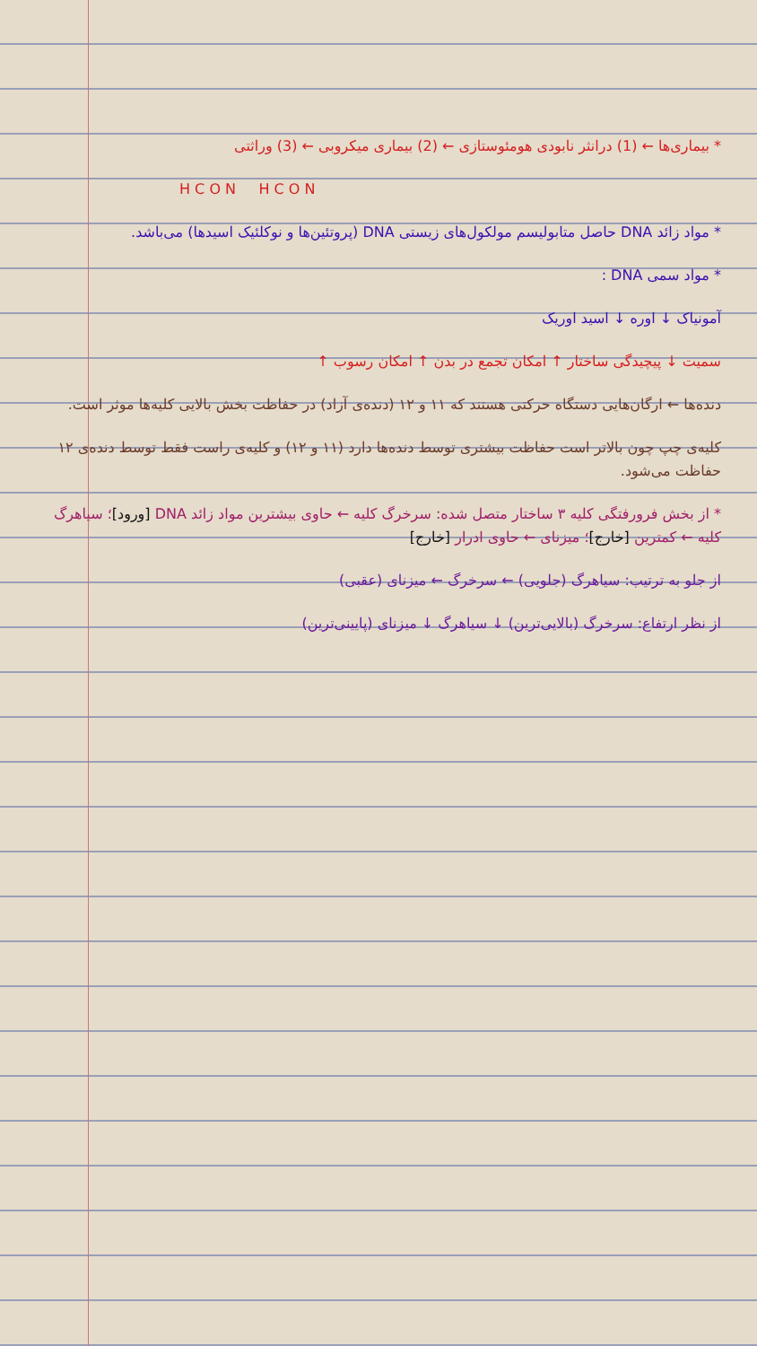* بیماری‌ها ← (1) درانثر نابودی هومئوستازی ← (2) بیماری میکروبی ← (3) وراثتی
H C O N H C O N
* مواد زائد DNA حاصل متابولیسم مولکول‌های زیستی DNA (پروتئین‌ها و نوکلئیک اسیدها) می‌باشد.
* مواد سمی DNA :
آمونیاک ↓ اوره ↓ اسید اوریک
سمیت ↓ پیچیدگی ساختار ↑ امکان تجمع در بدن ↑ امکان رسوب ↑
دنده‌ها ← ارگان‌هایی دستگاه حرکتی هستند که ۱۱ و ۱۲ (دنده‌ی آزاد) در حفاظت بخش بالایی کلیه‌ها موثر است.
کلیه‌ی چپ چون بالاتر است حفاظت بیشتری توسط دنده‌ها دارد (۱۱ و ۱۲) و کلیه‌ی راست فقط توسط دنده‌ی ۱۲ حفاظت می‌شود.
* از بخش فرورفتگی کلیه ۳ ساختار متصل شده: سرخرگ کلیه ← حاوی بیشترین مواد زائد DNA [ورود]؛ سیاهرگ کلیه ← کمترین [خارج]؛ میزنای ← حاوی ادرار [خارج]
از جلو به ترتیب: سیاهرگ (جلویی) ← سرخرگ ← میزنای (عقبی)
از نظر ارتفاع: سرخرگ (بالایی‌ترین) ↓ سیاهرگ ↓ میزنای (پایینی‌ترین)